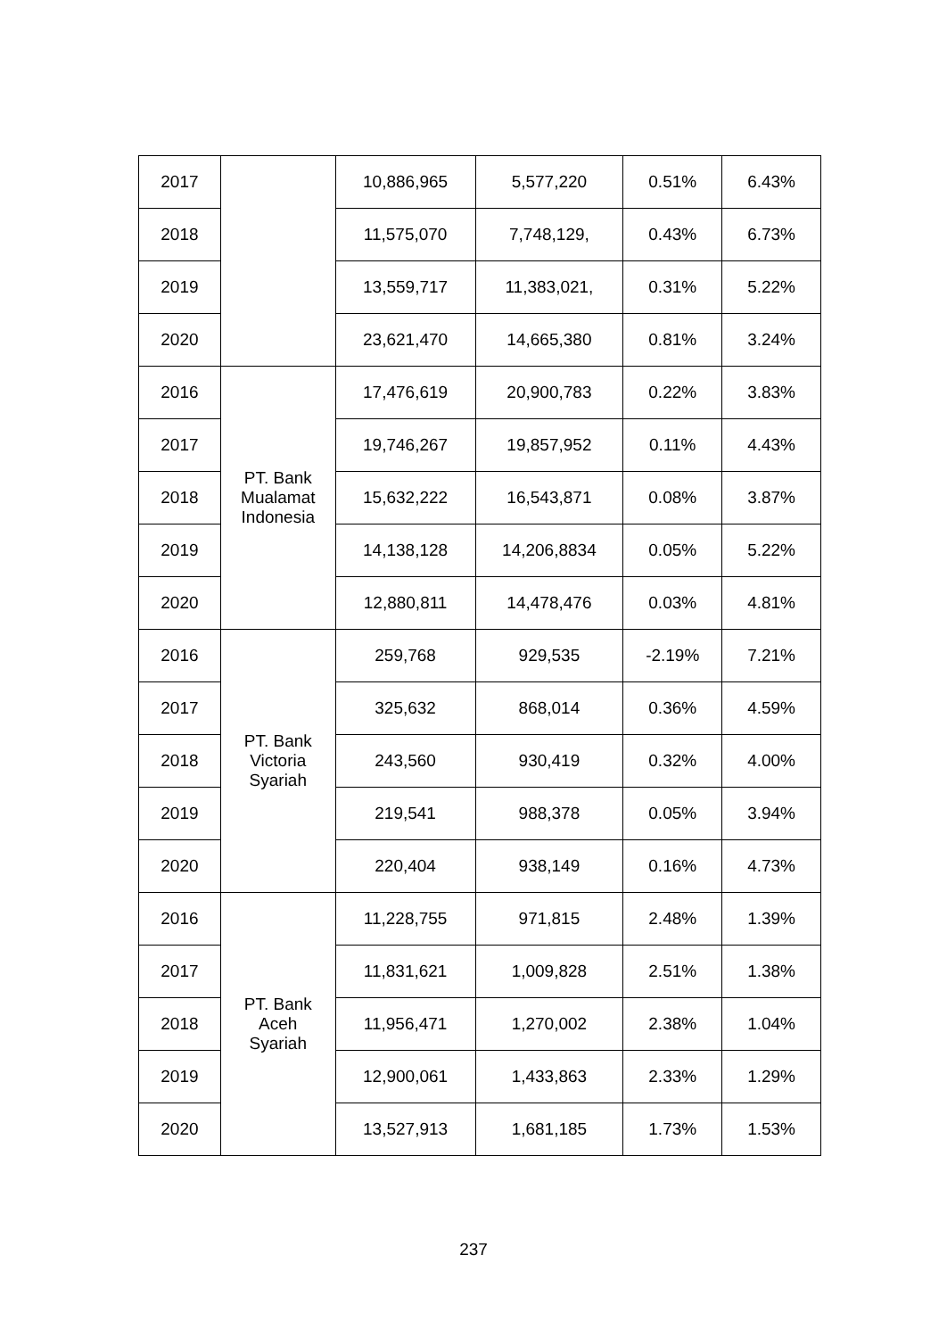| 2017 | | 10,886,965 | 5,577,220 | 0.51% | 6.43% |
| 2018 | | 11,575,070 | 7,748,129, | 0.43% | 6.73% |
| 2019 | | 13,559,717 | 11,383,021, | 0.31% | 5.22% |
| 2020 | | 23,621,470 | 14,665,380 | 0.81% | 3.24% |
| 2016 | PT. Bank Mualamat Indonesia | 17,476,619 | 20,900,783 | 0.22% | 3.83% |
| 2017 | | 19,746,267 | 19,857,952 | 0.11% | 4.43% |
| 2018 | | 15,632,222 | 16,543,871 | 0.08% | 3.87% |
| 2019 | | 14,138,128 | 14,206,8834 | 0.05% | 5.22% |
| 2020 | | 12,880,811 | 14,478,476 | 0.03% | 4.81% |
| 2016 | PT. Bank Victoria Syariah | 259,768 | 929,535 | -2.19% | 7.21% |
| 2017 | | 325,632 | 868,014 | 0.36% | 4.59% |
| 2018 | | 243,560 | 930,419 | 0.32% | 4.00% |
| 2019 | | 219,541 | 988,378 | 0.05% | 3.94% |
| 2020 | | 220,404 | 938,149 | 0.16% | 4.73% |
| 2016 | PT. Bank Aceh Syariah | 11,228,755 | 971,815 | 2.48% | 1.39% |
| 2017 | | 11,831,621 | 1,009,828 | 2.51% | 1.38% |
| 2018 | | 11,956,471 | 1,270,002 | 2.38% | 1.04% |
| 2019 | | 12,900,061 | 1,433,863 | 2.33% | 1.29% |
| 2020 | | 13,527,913 | 1,681,185 | 1.73% | 1.53% |
237